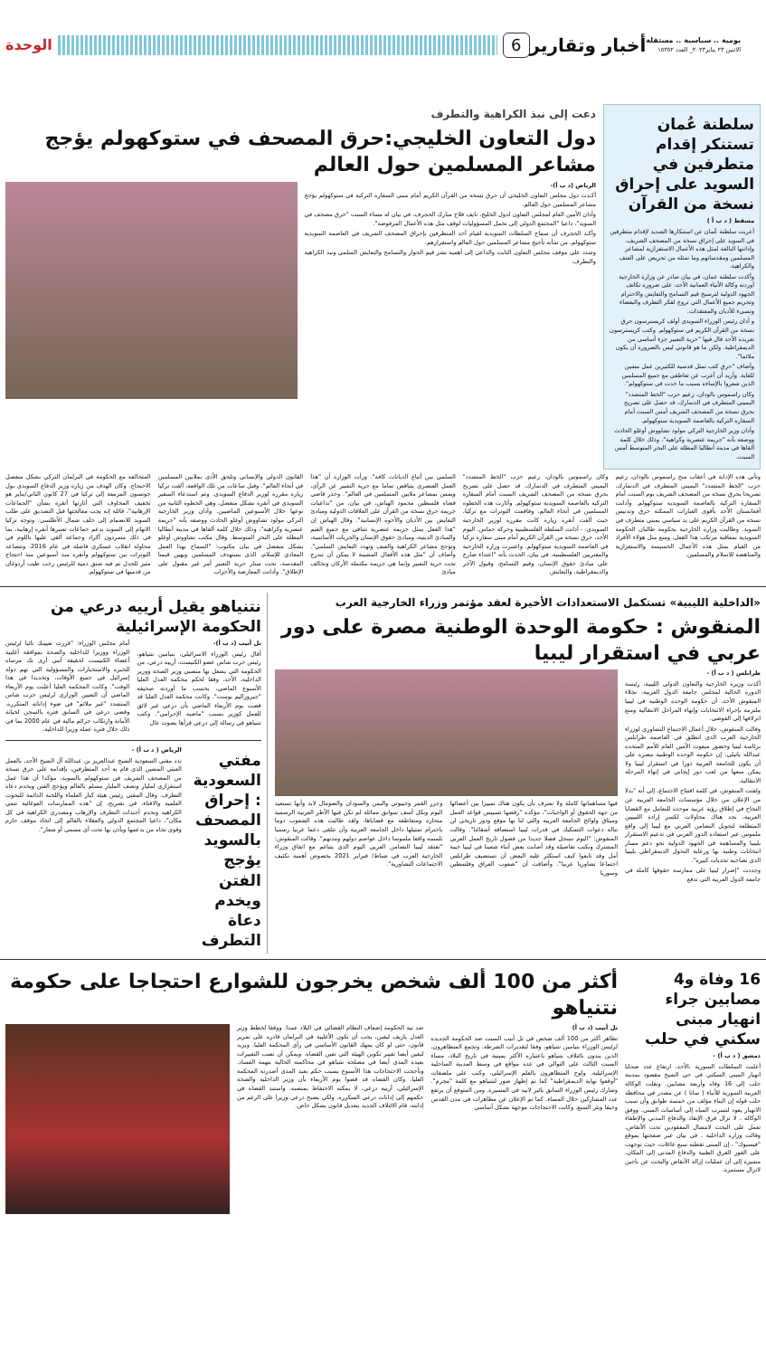يومية .. سياسية .. مستقلة
الاثنين ٢٣ يناير٢٠٢٣_ العدد ١٥٣٥٢
أخبار وتقارير 6 الوحدة
سلطنة عُمان تستنكر إقدام متطرفين في السويد على إحراق نسخة من القرآن
مسقط ( د ب أ )
أعربت سلطنة عُمان عن استنكارها الشديد لإقدام متطرفين في السويد على إحراق نسخة من المصحف الشريف، وإدانتها البالغة لمثل هذه الأعمال الاستفزازية لمشاعر المسلمين ومقدساتهم وما تمثله من تحريض على العنف والكراهية.
وأكدت سلطنة عمان، في بيان صادر عن وزارة الخارجية أوردته وكالة الأنباء العمانية الأحد، على ضرورة تكاتف الجهود الدولية لترسيخ قيم التسامح والتعايش والاحترام وتجريم جميع الأعمال التي تروج لفكر التطرف والبغضاء وتسيء للأديان والمعتقدات.
و أدان رئيس الوزراء السويدي أولف كريسترسون حرق نسخة من القرآن الكريم في ستوكهولم. وكتب كريسترسون تغريدة الأحد قال فيها "حرية التعبير جزء أساسي من الديمقراطية. ولكن ما هو قانوني ليس بالضرورة أن يكون ملائما".
وأضاف "حرق كتب تمثل قدسية للكثيرين عمل مشين للغاية. وأريد أن أعرب عن تعاطفي مع جميع المسلمين الذين شعروا بالإساءة بسبب ما حدث في ستوكهولم".
وكان راسموس بالودان، زعيم حزب "الخط المتشدد" اليميني المتطرف في الدنمارك، قد حصل على تصريح بحرق نسخة من المصحف الشريف أمس السبت أمام السفارة التركية بالعاصمة السويدية ستوكهولم.
وأدان وزير الخارجية التركي مولود تشاووش أوغلو الحادث ووصفه بأنه "جريمة عنصرية وكراهية"، وذلك خلال كلمة ألقاها في مدينة أنطاليا المطلة على البحر المتوسط أمس السبت.
دعت إلى نبذ الكراهية والتطرف
دول التعاون الخليجي:حرق المصحف في ستوكهولم يؤجج مشاعر المسلمين حول العالم
الرياض (د ب أ)-
أكـدت دول مجلس التعاون الخليجي أن حرق نسخة من القرآن الكريم أمام مبنى السفارة التركية في ستوكهولم يؤجج مشاعر المسلمين حول العالم.
وأدان الأمين العام لمجلس التعاون لدول الخليج، نايف فلاح مبارك الحجرف، في بيان له مساء السبت "حرق مصحف في السويد"، داعيا "المجتمع الدولي إلى تحمل المسؤوليات لوقف مثل هذه الأعمال المرفوضة".
وأكـد الحجرف أن سماح السلطات السويدية لقيام أحد المتطرفين بإحراق المصحف الشريف في العاصمة السويدية ستوكهولم، من شأنه تأجيج مشاعر المسلمين حول العالم واستفزازهم.
وشدد على موقف مجلس التعاون الثابت والداعي إلى أهمية نشر قيم الحوار والتسامح والتعايش السلمي ونبذ الكراهية والتطرف.
وتأتي هذه الإدانة في أعقاب منح راسموس بالودان، زعيم حزب "الخط المتشدد" اليميني المتطرف في الدنمارك، تصريحا بحرق نسخة من المصحف الشريف يوم السبت أمام السفارة التركية بالعاصمة السويدية ستوكهولم. وأدانت أفغانستان الأحد بأقوى العبارات الممكنة حرق وتدنيس نسخة من القرآن الكريم على يد سياسي يميني متطرف في السويد. وطالبت وزارة الخارجية بحكومة طالبان الحكومة السويدية بمعاقبة مرتكب هذا الفعل، ومنع مثل هؤلاء الأفراد من القيام بمثل هذه الأعمال الخسيسة والاستفزازية والمناهضة للاسلام والمسلمين.
وكان راسموس بالودان، زعيم حزب "الخط المتشدد" اليميني المتطرف في الدنمارك، قد حصل على تصريح بحرق نسخة من المصحف الشريف السبت أمام السفارة التركية بالعاصمة السويدية ستوكهولم. وأثارت هذه الخطوة المسلمين في أنحاء العالم، وفاقمت التوترات مع تركيا، حيث ألغت أنقرة زيارة كانت مقررة لوزير الخارجية السويدي. - أدانت السلطة الفلسطينية وحركة حماس، اليوم الأحد، حرق نسخة من القرآن الكريم أمام مبنى سفارة تركيا في العاصمة السويدية ستوكهولم. واعتبرت وزارة الخارجية والمغتربين الفلسطينية، في بيان، الحدث بأنه "اعتداء صارخ على مبادئ حقوق الإنسان، وقيم التسامح، وقبول الآخر والديمقراطية، والتعايش
السلمي بين أتباع الديانات كافة". ورأت الوزارة أن "هذا العمل العنصري يتناقض تماما مع حرية التعبير عن الرأي، ويمس بمشاعر ملايين المسلمين في العالم". وحذر قاضي قضاة فلسطين محمود الهباش، في بيان، من "تداعيات جريمة حرق نسخة من القرآن على العلاقات الدولية ومبادئ التعايش بين الأديان والأخوة الإنسانية". وقال الهباش إن "هذا الفعل يمثل جريمة عنصرية تتنافى مع جميع القيم والمبادئ الدينية، ومبادئ حقوق الإنسان والحريات الأساسية، وتؤجج مشاعر الكراهية والعنف وتهدد التعايش السلمي". وأضاف أن "مثل هذه الأفعال المشينة لا يمكن أن تندرج تحت حرية التعبير وإنما هي جريمة مكتملة الأركان وتخالف مبادئ
القانون الدولي والإنساني وتلحق الأذى بملايين المسلمين في أنحاء العالم". وقبل ساعات من تلك الواقعة، ألغت تركيا زيارة مقررة لوزير الدفاع السويدي. وتم استدعاء السفير السويدي في أنقرة بشكل منفصل، وهي الخطوة الثانية من نوعها خلال الأسبوعين الماضيين. وأدان وزير الخارجية التركي مولود تشاووش أوغلو الحادث ووصفه بأنه "جريمة عنصرية وكراهية"، وذلك خلال كلمة ألقاها في مدينة أنطاليا المطلة على البحر المتوسط. وقال مكتب تشاووش أوغلو بشكل منفصل في بيان مكتوب: "السماح بهذا العمل المعادي للإسلام، الذي يستهدف المسلمين ويهين قيمنا المقدسة، تحت ستار حرية التعبير أمر غير مقبول على الإطلاق". وأدانت المعارضة والأحزاب
المتحالفة مع الحكومة في البرلمان التركي بشكل منفصل الاحتجاج. وكان الهدف من زيارة وزير الدفاع السويدي بول جونسون المزمعة إلى تركيا في 27 كانون الثاني/يناير هو تخفيف المخاوف التي أثارتها أنقرة بشأن "الجماعات الإرهابية"، قائلة إنه يجب معالجتها قبل التصديق على طلب السويد للانضمام إلى حلف شمال الأطلسي. وتوجه تركيا الاتهام إلى السويد بدعم جماعات تعتبرها أنقرة إرهابية، بما في ذلك متمردون أكراد وجماعة ألقي عليها باللوم في محاولة انقلاب عسكري فاشلة في عام 2016. وتتصاعد التوترات بين ستوكهولم وأنقرة منذ أسبوعين منذ احتجاج مثير للجدل تم فيه شنق دمية للرئيس رجب طيب أردوغان من قدميها في ستوكهولم.
«الداخلية الليبية» تستكمل الاستعدادات الأخيرة لعقد مؤتمر وزراء الخارجية العرب
المنقوش : حكومة الوحدة الوطنية مصرة على دور عربي في استقرار ليبيا
طرابلس ( د ب أ) -
أكدت وزيرة الخارجية والتعاون الدولي الليبية، رئيسة الدورة الحالية لمجلس جامعة الدول العربية، نجلاء المنقوش الأحد، أن حكومة الوحدة الوطنية في ليبيا ملتزمة بإجراء الانتخابات وإنهاء المراحل الانتقالية ومنع انزلاقها إلى الفوضى.
وقالت المنقوش، خلال أعمال الاجتماع التشاوري لوزراء الخارجية العرب الذي انطلق في العاصمة طرابلس برئاسة ليبيا وحضور مبعوث الأمين العام للأمم المتحدة عبدالله باتيلي، إن حكومة الوحدة الوطنية مصرة على أن يكون للجامعة العربية دورا في استقرار ليبيا ولا يمكن منعها من لعب دور إيجابي في إنهاء المرحلة الانتقالية.
ولفتت المنقوش، في كلمة افتتاح الاجتماع، إلى أنه "بدلا من الإعلان من خلال مؤسسات الجامعة العربية عن النجاح في إطلاق رؤية عربية موحدة للتعامل مع القضايا العربية، نجد هناك محاولات لكسر إرادة الليبيين المتطلعة لتحويل التضامن العربي مع ليبيا إلى واقع ملموس عبر استعادة الدور العربي في تدعيم الاستقرار بليبيا والمساهمة في الجهود الدولية نحو دعم مسار انتخابات وطنية بها ورعاية التحول الديمقراطي بليبيا الذي تصاحبه تحديات كبيرة".
وجددت "إصرار ليبيا على ممارسة حقوقها كاملة في جامعة الدول العربية التي تدفع
فيها مساهماتها كاملة ولا نعترف بأن يكون هناك تمييزا بين أعضائها من جهة الحقوق أو الواجبات"، مؤكدة "رفضها تسييس قواعد العمل وميثاق ولوائح الجامعة العربية والتي لنا بها موقع ودور تاريخي لن تناله دعوات التشكيك في قدرات ليبيا استضافة أشقائنا". وقالت المنقوش: "اليوم نسجل فصلا جديدا من فصول تاريخ العمل العربي المشترك ونكتب تفاصيله وقد أصابت بعض أبناء شعبنا في ليبيا خيبة أمل وقد تابعوا كيف استكثر عليه البعض أن تستضيف طرابلس اجتماعا تشاوريا عربيا". وأضافت أن "شعوب العراق وفلسطين وسوريا
وجزر القمر وجيبوتي واليمن والسودان والصومال لابد وأنها تستعيد اليوم وبكل أسف سوابق مماثلة لم تكن فيها الأطر العربية الرسمية منحازة ومتعاطفة مع قضاياها، ولقد طالبت هذه الشعوب دوما باحترام تمثيلها داخل الجامعة العربية وأن تتلقى دعما عربيا رسميا تلمسه واقعا ملموسا داخل عواصم دولهم ومدنهم". وقالت المنقوش: "تفتقد ليبيا التضامن العربي اليوم الذي يتناغم مع اتفاق وزراء الخارجية العرب في شباط/ فبراير 2021 بخصوص أهمية تكثيف الاجتماعات التشاورية".
نتنياهو يقيل أرييه درعي من الحكومة الإسرائيلية
تل أبيب (د ب أ)-
أقال رئيس الوزراء الاسرائيلي، بنيامين نتنياهو، رئيس حزب شاس عضو الكنيست، أرييه درعي، من الحكومة التي يشغل بها منصبي وزير الصحة ووزير الداخلية، الأحد، وفقا لحكم محكمة العدل العليا الأسبوع الماضي، بحسب ما أوردته صحيفة "جيروزاليم بوست". وكانت محكمة العدل العليا قد قضت يوم الأربعاء الماضي بأن درعي غير لائق للعمل كوزير بسبب "ماضيه الإجرامي". وكتب نتنياهو في رسالة إلى درعي قرأها بصوت عال
أمام مجلس الوزراء: "قررت تعيينك نائبا لرئيس الوزراء ووزيرا للداخلية والصحة بموافقة أغلبية أعضاء الكنيست لحقيقة أنني أرى بك مرساة للخبرة والاستخبارات والمسؤولية التي تهم دولة إسرائيل في جميع الأوقات، وتحديدا في هذا الوقت". وكانت المحكمة العليا أعلنت يوم الأربعاء الماضي أن التعيين الوزاري لرئيس حزب شاس المتشدد "غير ملائم" في ضوء إداناته المتكررة. وقضى درعي في السابق فترة بالسجن لخيانة الأمانة وارتكاب جرائم مالية في عام 2000 بما في ذلك خلال فترة عمله وزيرا للداخلية.
مفتي السعودية : إحراق المصحف بالسويد يؤجج الفتن ويخدم دعاة التطرف
الرياض ( د ب أ) -
ندد مفتي السعودية الشيخ عبدالعزيز بن عبدالله آل الشيخ الأحد، بالعمل العبثي المشين الذي قام به أحد المتطرفين، بإقدامه على حرق نسخة من المصحف الشريف في ستوكهولم بالسويد، مؤكدا أن هذا عمل استفزازي لمليار ونصف المليار مسلم بالعالم ويؤجج الفتن ويخدم دعاة التطرف. وقال المفتي رئيس هيئة كبار العلماء واللجنة الدائمة للبحوث العلمية والافتاء، في تصريح، إن "هذه الممارسات الغوغائية تنمي الكراهية وتخدم أجندات التطرف والإرهاب ومصدري الكراهية في كل مكان"، داعيا المجتمع الدولي والعقلاء بالعالم إلى اتخاذ موقف حازم وقوي تجاه من يدعمها ويأذن بها تحت أي مسمى أو شعار".
16 وفاة و4 مصابين جراء انهيار مبنى سكني في حلب
دمشق ( د ب أ) -
أعلنت السلطات السورية ،الأحد، ارتفاع عدد ضحايا انهيار المبنى السكني في حي الشيخ مقصود بمدينة حلب إلى 16 وفاة وأربعة مصابين. ونقلت الوكالة العربية السورية للأنباء ( سانا ) عن مصدر في محافظة حلب قوله إن البناء مؤلف من خمسة طوابق وأن سبب الانهيار يعود لتسرب المياه إلى أساسات المبنى. ووفق الوكالة ، لا تزال فرق الإنقاذ والدفاع المدني والإطفاء تعمل على البحث لانتشال المفقودين تحت الأنقاض. وقالت وزارة الداخلية ، في بيان عبر صفحتها بموقع "فيسبوك" ، إن المبنى تقطنه سبع عائلات، حيث توجهت على الفور الفرق الطبية والدفاع المدني إلى المكان، مشيرة إلى أن عمليات إزالة الأنقاض والبحث عن ناجين لاتزال مستمرة.
أكثر من 100 ألف شخص يخرجون للشوارع احتجاجا على حكومة نتنياهو
تل أبيب (د ب أ)
تظاهر أكثر من 100 ألف شخص في تل أبيب السبت ضد الحكومة الجديدة لرئيس الوزراء بنيامين نتنياهو، وفقا لتقديرات الشرطة. وتجمع المتظاهرون، الذين يندون بائتلاف نتنياهو باعتباره الأكثر يمينية في تاريخ البلاد، مساء السبت الثالث على التوالي في عدة مواقع في وسط المدينة الساحلية الإسرائيلية. ولوح المتظاهرون بالعلم الإسرائيلي، وكتب على ملصقات "أوقفوا نهاية الديمقراطية" كما تم إظهار صور لنتنياهو مع كلمة "مجرم". وشارك رئيس الوزراء السابق يائير لابيد في المسيرة. ومن المتوقع أن يرتفع عدد المشاركين خلال المساء. كما تم الإعلان عن مظاهرات في مدن القدس وحيفا وبئر السبع. وكانت الاحتجاجات موجهة بشكل أساسي
ضد نية الحكومة إضعاف النظام القضائي في البلاد عمدا. ووفقا لخطط وزير العدل ياريف ليفين، يجب أن تكون الأغلبية في البرلمان قادرة على تمرير قانون، حتى لو كان ينتهك القانون الأساسي في رأي المحكمة العليا. ويريد ليفين أيضا تغيير تكوين الهيئة التي تعين القضاة. ويمكن أن تصب التغييرات بعيدة المدى أيضا في مصلحة نتنياهو في محاكمته الحالية بتهمة الفساد. وتأججت الاحتجاجات هذا الأسبوع بسبب حكم بعيد المدى أصدرته المحكمة العليا. وكان القضاة قد قضوا يوم الأربعاء بأن وزير الداخلية والصحة الإسرائيلي، أرييه درعي، لا يمكنه الاحتفاظ بمنصبه. واستند القضاة في حكمهم إلى إدانات درعي المتكررة. ولكي يصبح درعي وزيرا على الرغم من إدانته، قام الائتلاف الجديد بتعديل قانون بشكل خاص.